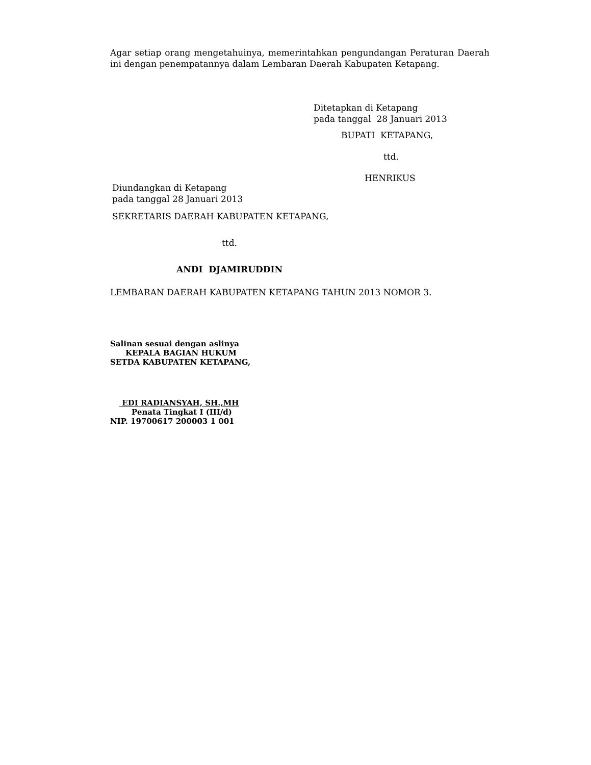Agar setiap orang mengetahuinya, memerintahkan pengundangan Peraturan Daerah ini dengan penempatannya dalam Lembaran Daerah Kabupaten Ketapang.
Ditetapkan di Ketapang
pada tanggal 28 Januari 2013
BUPATI KETAPANG,
ttd.
HENRIKUS
Diundangkan di Ketapang
pada tanggal 28 Januari 2013
SEKRETARIS DAERAH KABUPATEN KETAPANG,
ttd.
ANDI DJAMIRUDDIN
LEMBARAN DAERAH KABUPATEN KETAPANG TAHUN 2013 NOMOR 3.
Salinan sesuai dengan aslinya
KEPALA BAGIAN HUKUM
SETDA KABUPATEN KETAPANG,
EDI RADIANSYAH, SH.,MH
Penata Tingkat I (III/d)
NIP. 19700617 200003 1 001